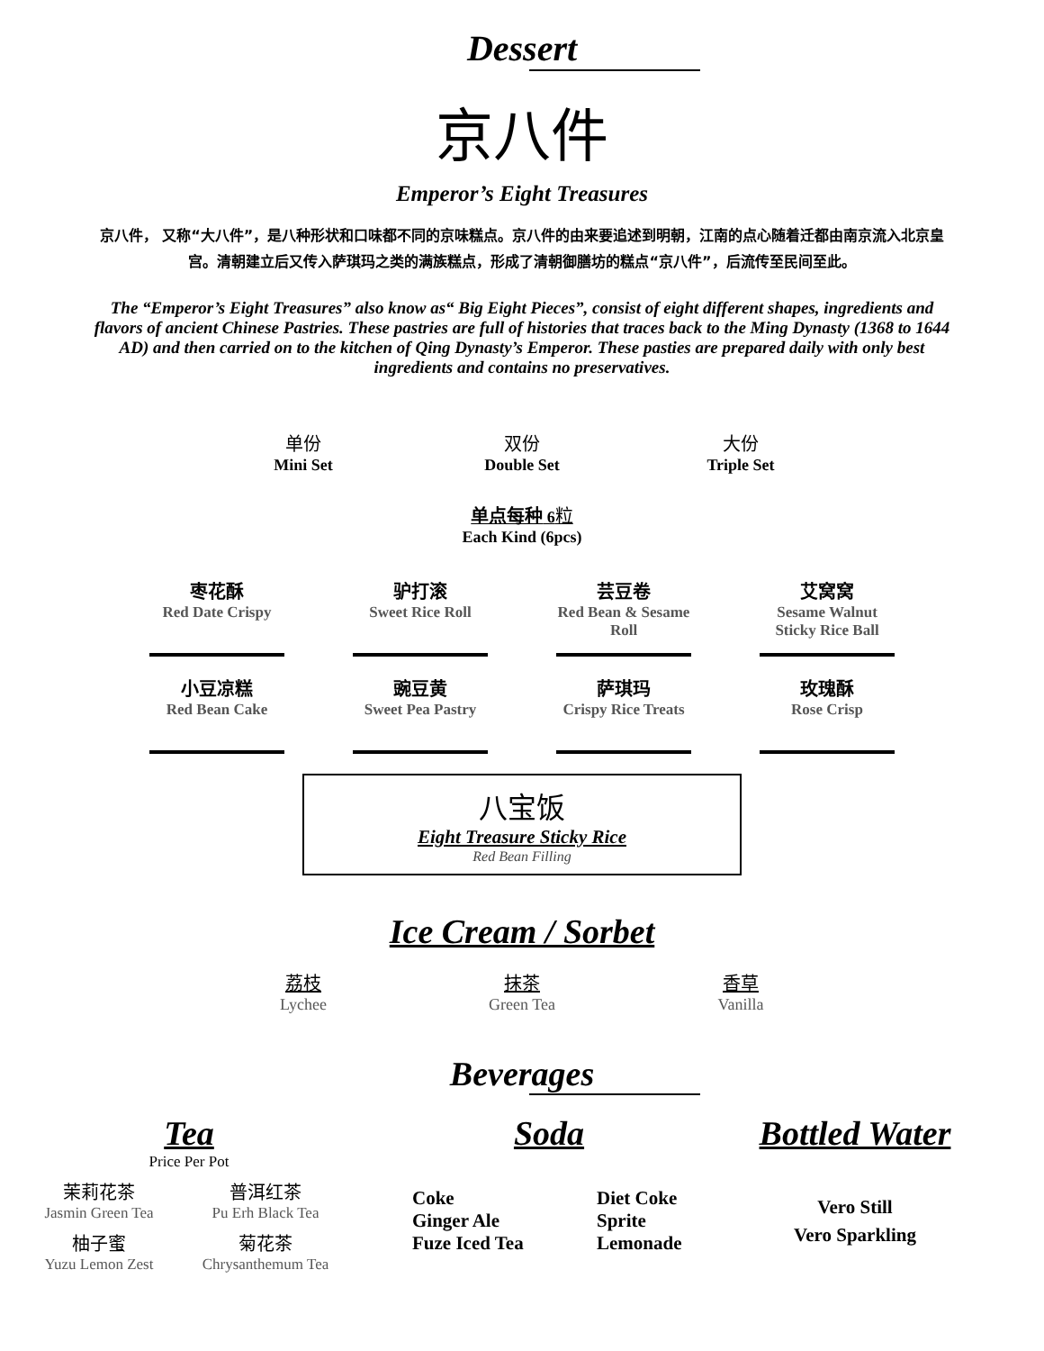Dessert
京八件
Emperor’s Eight Treasures
京八件， 又称“大八件”，是八种形状和口味都不同的京味糕点。京八件的由来要追述到明朝，江南的点心随着迁都由南京流入北京皇宫。清朝建立后又传入萨琪玛之类的满族糕点，形成了清朝御膳坊的糕点“京八件”，后流传至民间至此。
The “Emperor’s Eight Treasures” also know as“ Big Eight Pieces”, consist of eight different shapes, ingredients and flavors of ancient Chinese Pastries. These pastries are full of histories that traces back to the Ming Dynasty (1368 to 1644 AD) and then carried on to the kitchen of Qing Dynasty’s Emperor. These pasties are prepared daily with only best ingredients and contains no preservatives.
单份
Mini Set
双份
Double Set
大份
Triple Set
单点每种 6粒
Each Kind (6pcs)
枣花酥
Red Date Crispy
驴打滚
Sweet Rice Roll
芸豆卷
Red Bean & Sesame Roll
艾窝窝
Sesame Walnut Sticky Rice Ball
小豆凉糕
Red Bean Cake
豌豆黄
Sweet Pea Pastry
萨琪玛
Crispy Rice Treats
玫瑰酥
Rose Crisp
八宝饭
Eight Treasure Sticky Rice
Red Bean Filling
Ice Cream / Sorbet
荔枝
Lychee
抹茶
Green Tea
香草
Vanilla
Beverages
Tea
Price Per Pot
茉莉花茶
Jasmin Green Tea
普洱红茶
Pu Erh Black Tea
柚子蜜
Yuzu Lemon Zest
菊花茶
Chrysanthemum Tea
Soda
Coke
Ginger Ale
Fuze Iced Tea
Diet Coke
Sprite
Lemonade
Bottled Water
Vero Still
Vero Sparkling